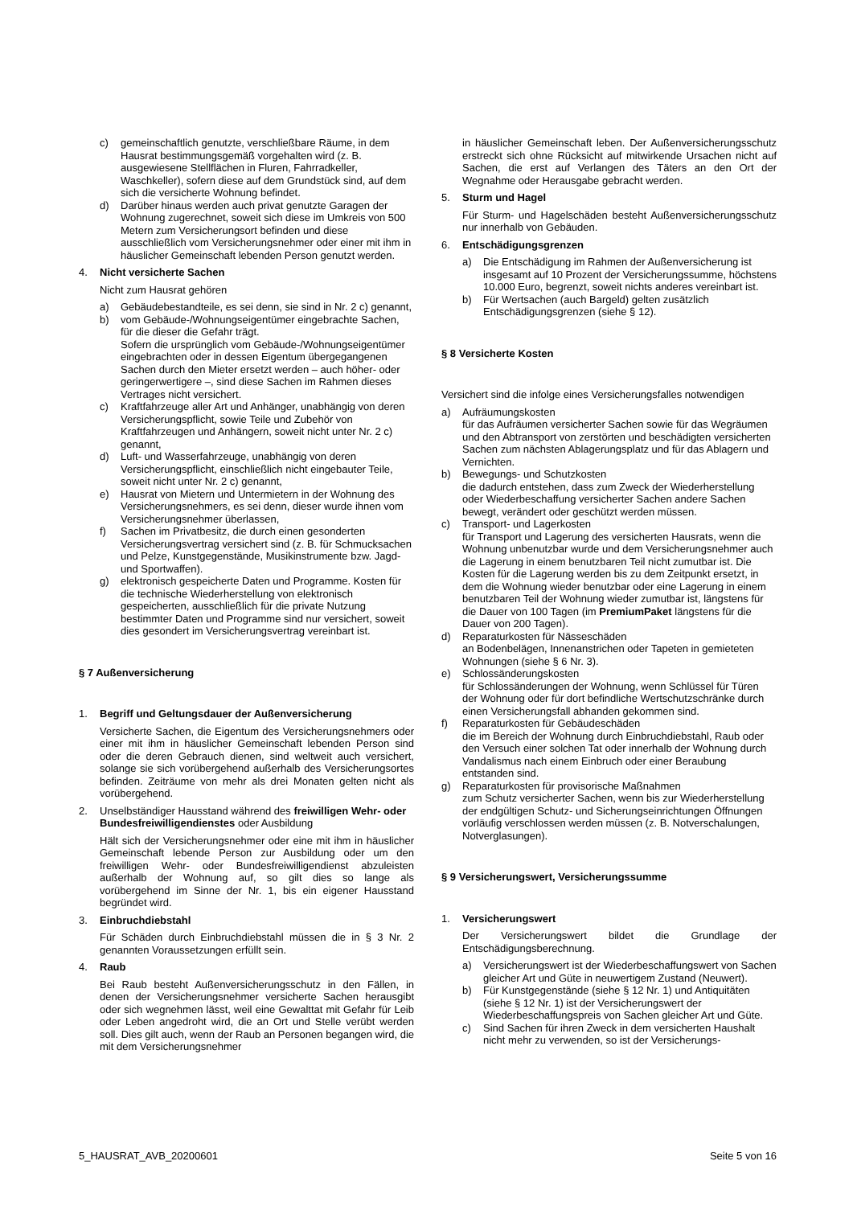c) gemeinschaftlich genutzte, verschließbare Räume, in dem Hausrat bestimmungsgemäß vorgehalten wird (z. B. ausgewiesene Stellflächen in Fluren, Fahrradkeller, Waschkeller), sofern diese auf dem Grundstück sind, auf dem sich die versicherte Wohnung befindet.
d) Darüber hinaus werden auch privat genutzte Garagen der Wohnung zugerechnet, soweit sich diese im Umkreis von 500 Metern zum Versicherungsort befinden und diese ausschließlich vom Versicherungsnehmer oder einer mit ihm in häuslicher Gemeinschaft lebenden Person genutzt werden.
4. Nicht versicherte Sachen
Nicht zum Hausrat gehören
a) Gebäudebestandteile, es sei denn, sie sind in Nr. 2 c) genannt,
b) vom Gebäude-/Wohnungseigentümer eingebrachte Sachen, für die dieser die Gefahr trägt.
Sofern die ursprünglich vom Gebäude-/Wohnungseigentümer eingebrachten oder in dessen Eigentum übergegangenen Sachen durch den Mieter ersetzt werden – auch höher- oder geringerwertigere –, sind diese Sachen im Rahmen dieses Vertrages nicht versichert.
c) Kraftfahrzeuge aller Art und Anhänger, unabhängig von deren Versicherungspflicht, sowie Teile und Zubehör von Kraftfahrzeugen und Anhängern, soweit nicht unter Nr. 2 c) genannt,
d) Luft- und Wasserfahrzeuge, unabhängig von deren Versicherungspflicht, einschließlich nicht eingebauter Teile, soweit nicht unter Nr. 2 c) genannt,
e) Hausrat von Mietern und Untermietern in der Wohnung des Versicherungsnehmers, es sei denn, dieser wurde ihnen vom Versicherungsnehmer überlassen,
f) Sachen im Privatbesitz, die durch einen gesonderten Versicherungsvertrag versichert sind (z. B. für Schmucksachen und Pelze, Kunstgegenstände, Musikinstrumente bzw. Jagd- und Sportwaffen).
g) elektronisch gespeicherte Daten und Programme. Kosten für die technische Wiederherstellung von elektronisch gespeicherten, ausschließlich für die private Nutzung bestimmter Daten und Programme sind nur versichert, soweit dies gesondert im Versicherungsvertrag vereinbart ist.
§ 7 Außenversicherung
1. Begriff und Geltungsdauer der Außenversicherung
Versicherte Sachen, die Eigentum des Versicherungsnehmers oder einer mit ihm in häuslicher Gemeinschaft lebenden Person sind oder die deren Gebrauch dienen, sind weltweit auch versichert, solange sie sich vorübergehend außerhalb des Versicherungsortes befinden. Zeiträume von mehr als drei Monaten gelten nicht als vorübergehend.
2. Unselbständiger Hausstand während des freiwilligen Wehr- oder Bundesfreiwilligendienstes oder Ausbildung
Hält sich der Versicherungsnehmer oder eine mit ihm in häuslicher Gemeinschaft lebende Person zur Ausbildung oder um den freiwilligen Wehr- oder Bundesfreiwilligendienst abzuleisten außerhalb der Wohnung auf, so gilt dies so lange als vorübergehend im Sinne der Nr. 1, bis ein eigener Hausstand begründet wird.
3. Einbruchdiebstahl
Für Schäden durch Einbruchdiebstahl müssen die in § 3 Nr. 2 genannten Voraussetzungen erfüllt sein.
4. Raub
Bei Raub besteht Außenversicherungsschutz in den Fällen, in denen der Versicherungsnehmer versicherte Sachen herausgibt oder sich wegnehmen lässt, weil eine Gewalttat mit Gefahr für Leib oder Leben angedroht wird, die an Ort und Stelle verübt werden soll. Dies gilt auch, wenn der Raub an Personen begangen wird, die mit dem Versicherungsnehmer
in häuslicher Gemeinschaft leben. Der Außenversicherungsschutz erstreckt sich ohne Rücksicht auf mitwirkende Ursachen nicht auf Sachen, die erst auf Verlangen des Täters an den Ort der Wegnahme oder Herausgabe gebracht werden.
5. Sturm und Hagel
Für Sturm- und Hagelschäden besteht Außenversicherungsschutz nur innerhalb von Gebäuden.
6. Entschädigungsgrenzen
a) Die Entschädigung im Rahmen der Außenversicherung ist insgesamt auf 10 Prozent der Versicherungssumme, höchstens 10.000 Euro, begrenzt, soweit nichts anderes vereinbart ist.
b) Für Wertsachen (auch Bargeld) gelten zusätzlich Entschädigungsgrenzen (siehe § 12).
§ 8 Versicherte Kosten
Versichert sind die infolge eines Versicherungsfalles notwendigen
a) Aufräumungskosten
für das Aufräumen versicherter Sachen sowie für das Wegräumen und den Abtransport von zerstörten und beschädigten versicherten Sachen zum nächsten Ablagerungsplatz und für das Ablagern und Vernichten.
b) Bewegungs- und Schutzkosten
die dadurch entstehen, dass zum Zweck der Wiederherstellung oder Wiederbeschaffung versicherter Sachen andere Sachen bewegt, verändert oder geschützt werden müssen.
c) Transport- und Lagerkosten
für Transport und Lagerung des versicherten Hausrats, wenn die Wohnung unbenutzbar wurde und dem Versicherungsnehmer auch die Lagerung in einem benutzbaren Teil nicht zumutbar ist. Die Kosten für die Lagerung werden bis zu dem Zeitpunkt ersetzt, in dem die Wohnung wieder benutzbar oder eine Lagerung in einem benutzbaren Teil der Wohnung wieder zumutbar ist, längstens für die Dauer von 100 Tagen (im PremiumPaket längstens für die Dauer von 200 Tagen).
d) Reparaturkosten für Nässeschäden
an Bodenbelägen, Innenanstrichen oder Tapeten in gemieteten Wohnungen (siehe § 6 Nr. 3).
e) Schlossänderungskosten
für Schlossänderungen der Wohnung, wenn Schlüssel für Türen der Wohnung oder für dort befindliche Wertschutzschränke durch einen Versicherungsfall abhanden gekommen sind.
f) Reparaturkosten für Gebäudeschäden
die im Bereich der Wohnung durch Einbruchdiebstahl, Raub oder den Versuch einer solchen Tat oder innerhalb der Wohnung durch Vandalismus nach einem Einbruch oder einer Beraubung entstanden sind.
g) Reparaturkosten für provisorische Maßnahmen
zum Schutz versicherter Sachen, wenn bis zur Wiederherstellung der endgültigen Schutz- und Sicherungseinrichtungen Öffnungen vorläufig verschlossen werden müssen (z. B. Notverschalungen, Notverglasungen).
§ 9 Versicherungswert, Versicherungssumme
1. Versicherungswert
Der Versicherungswert bildet die Grundlage der Entschädigungsberechnung.
a) Versicherungswert ist der Wiederbeschaffungswert von Sachen gleicher Art und Güte in neuwertigem Zustand (Neuwert).
b) Für Kunstgegenstände (siehe § 12 Nr. 1) und Antiquitäten (siehe § 12 Nr. 1) ist der Versicherungswert der Wiederbeschaffungspreis von Sachen gleicher Art und Güte.
c) Sind Sachen für ihren Zweck in dem versicherten Haushalt nicht mehr zu verwenden, so ist der Versicherungs-
5_HAUSRAT_AVB_20200601 Seite 5 von 16